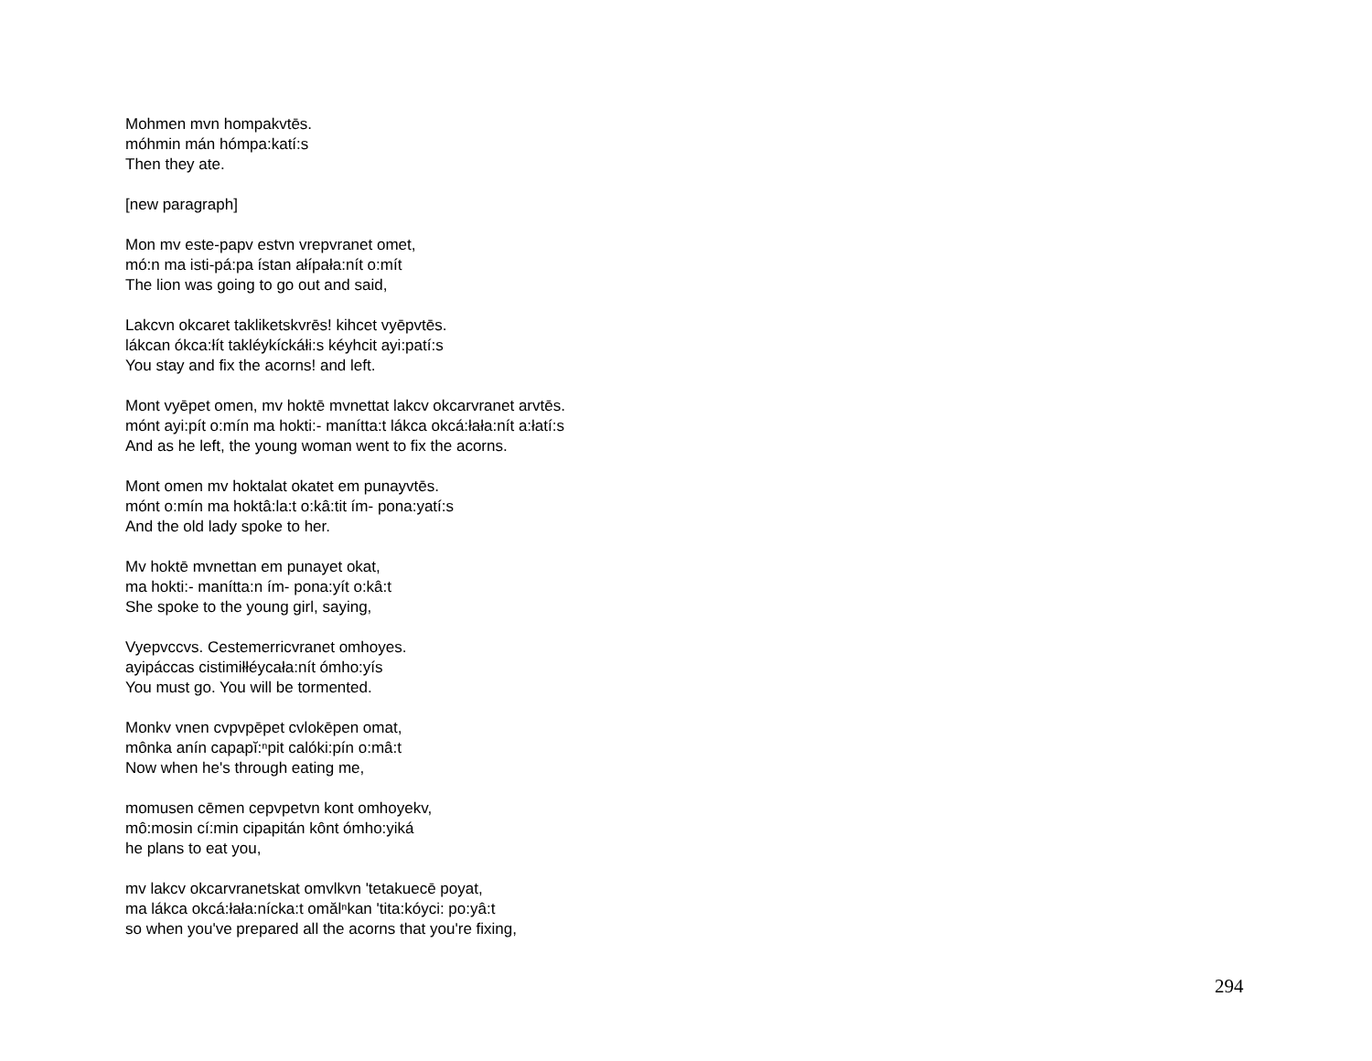Mohmen mvn hompakvtēs.
móhmin mán hómpa:katí:s
Then they ate.
[new paragraph]
Mon mv este-papv estvn vrepvranet omet,
mó:n ma isti-pá:pa ístan ałípała:nít o:mít
The lion was going to go out and said,
Lakcvn okcaret takliketskvrēs! kihcet vyēpvtēs.
lákcan ókca:łít takléykíckáłi:s kéyhcit ayi:patí:s
You stay and fix the acorns! and left.
Mont vyēpet omen, mv hoktē mvnettat lakcv okcarvranet arvtēs.
mónt ayi:pít o:mín ma hokti:- manítta:t lákca okcá:łała:nít a:łatí:s
And as he left, the young woman went to fix the acorns.
Mont omen mv hoktalat okatet em punayvtēs.
mónt o:mín ma hoktâ:la:t o:kâ:tit ím- pona:yatí:s
And the old lady spoke to her.
Mv hoktē mvnettan em punayet okat,
ma hokti:- manítta:n ím- pona:yít o:kâ:t
She spoke to the young girl, saying,
Vyepvccvs. Cestemerricvranet omhoyes.
ayipáccas cistimiłłéycała:nít ómho:yís
You must go. You will be tormented.
Monkv vnen cvpvpēpet cvlokēpen omat,
mônka anín capapĭ:ⁿpit calóki:pín o:mâ:t
Now when he's through eating me,
momusen cēmen cepvpetvn kont omhoyekv,
mô:mosin cí:min cipapitán kônt ómho:yiká
he plans to eat you,
mv lakcv okcarvranetskat omvlkvn 'tetakuecē poyat,
ma lákca okcá:łała:nícka:t omălⁿkan 'tita:kóyci: po:yâ:t
so when you've prepared all the acorns that you're fixing,
294